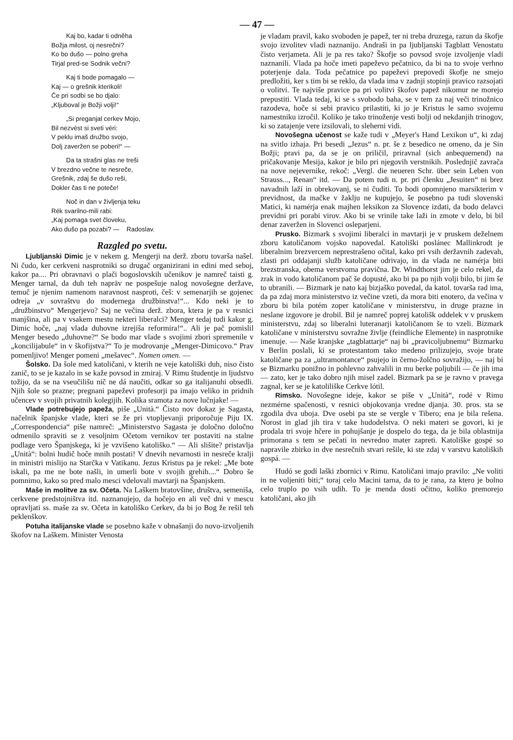— 47 —
Kaj bo, kadar ti odněha
Božja milost, oj nesrečni?
Ko bo dušo — polno greha
Tirjal pred-se Sodnik večni?
Kaj ti bode pomagalo —
Kaj — o grešnik kterikoli!
Če pri sodbi se bo djalo:
„Kljuboval je Božji volji!“
„Si preganjal cerkev Mojo,
Bil nezvést si sveti véri:
V peklu imaš družbo svojo,
Dolj zaveržen se poberi!“ —
Da ta strašni glas ne treši
V brezdno večne te nesreče,
Grešnik, zdaj še dušo reši,
Dokler čas ti ne poteče!
Noč in dan v življenja teku
Rék svarilno-mili rabi:
„Kaj pomaga svet človeku,
Ako dušo pa pozabi? — Radoslav.
Razgled po svetu.
Ljubljanski Dimic je v nekem g. Mengerji na derž. zboru tovarša našel. Ni čudo, ker cerkveni nasprotniki so drugač organizirani in edini med seboj, kakor pa.... Pri obravnavi o plači bogoslovskih učenikov je namreč taisti g. Menger tarnal, da duh teh naprāv ne pospešuje nalog novošegne deržave, temuč je njenim namenom naravnost nasproti, češ: v semenarjih se gojenec odreja „v sovraštvu do modernega družbinstva!“... Kdo neki je to „družbinstvo“ Mengerjevo? Saj ne večina derž. zbora, ktera je pa v resnici manjšina, ali pa v vsakem mestu nekteri liberalci? Menger tedaj tudi kakor g. Dimic hoče, „naj vlada duhovne izrejiša reformira!“.. Ali je pač pomislil Menger besedo „duhovne?“ Se bodo mar vlade s svojimi zbori spremenile v „koncilijabule“ in v škofijstva?“ To je modrovanje „Menger-Dimicovo.“ Prav pomenljivo! Menger pomeni „mešavec“. Nomen omen. —
Šolsko. Da šole med katoličani, v kterih ne veje katoliški duh, niso čisto zanič, to se je kazalo in se kaže povsod in zmiraj. V Rimu študentje in ljudstvo tožijo, da se na vseučilišu nič ne dá naučiti, odkar so ga italijanuhi obsedli. Njih šole so prazne; pregnani papeževi profesorji pa imajo veliko in pridnih učencev v svojih privatnih kolegijih. Kolika sramota za nove lučnjake! —
Vlade potrebujejo papeža, piše „Unità.“ Čisto nov dokaz je Sagasta, načelnik španjske vlade, kteri se že pri vtopljevanji priporočuje Piju IX. „Correspondencia“ piše namreč: „Ministerstvo Sagasta je določno določno odmenilo spraviti se z vesoljnim Očetom vernikov ter postaviti na stalne podlage vero Španjskega, ki je vzvišeno katoliško.“ — Ali slišite? pristavlja „Unità“: bolni hudič hoče mnih postati! V dnevih nevarnosti in nesreče kralji in ministri mislijo na Starčka v Vatikanu. Jezus Kristus pa je rekel: „Me bote iskali, pa me ne bote našli, in umerli bote v svojih grehih....“ Dobro še pomnimo, kako so pred malo mesci vdelovali mavtarji na Španjskem.
Maše in molitve za sv. Očeta. Na Laškem bratovšine, društva, semeniša, cerkvene predstojništva itd. naznanujejo, da hočejo en ali več dni v mescu opravljati ss. maše za sv. Očeta in katoliško Cerkev, da bi jo Bog že rešil teh peklenškov.
Potuha italijanske vlade se posebno kaže v obnašanji do novo-izvoljenih škofov na Laškem. Minister Venosta
je vladam pravil, kako svoboden je papež, ter ni treba druzega, razun da škofje svojo izvolitev vladi naznanijo. Andraši in pa ljubljanski Tagblatt Venostatu čisto verjameta. Ali je pa res tako? Škofje so povsod svoje izvoljenje vladi naznanili. Vlada pa hoče imeti papeževo pečatnico, da bi na to svoje verhno poterjenje dala. Toda pečatnice po papeževi prepovedi škofje ne smejo predložiti, ker s tim bi se reklo, da vlada ima v zadnji stopinji pravico razsojati o volitvi. Te najviše pravice pa pri volitvi škofov papež nikomur ne morejo prepustiti. Vlada tedaj, ki se s svobodo baha, se v tem za naj veči trinožnico razodeva, hoče si sebi pravico prilastiti, ki jo je Kristus le samo svojemu namestniku izročil. Koliko je tako trinoženje vesti bolji od nekdanjih trinogov, ki so zatajenje vere izsilovali, to sleherni vidi.
Novošegna učenost se kaže tudi v „Meyer's Hand Lexikon u“, ki zdaj na svitlo izhaja. Pri besedi „Jezus“ n. pr. še z besedico ne omeno, da je Sin Božji; pravi pa, da se je on priličil, priravnal (sich anbequemend) na pričakovanje Mesija, kakor je bilo pri njegovih verstnikih. Poslednjič zavrača na nove nejevernike, rekoč: „Vergl. die neueren Schr. über sein Leben von Strauss..., Renan“ itd. — Da potem tudi n. pr. pri členku „Jesuiten“ ni brez navadnih laží in obrekovanj, se ni čuditi. To bodi opomnjeno marsikterim v previdnost, da mačke v žaklju ne kupujejo, še posebno pa tudi slovenski Matici, ki namérja enak majhen leksikon za Slovence izdati, da bodo delavci previdni pri porabi virov. Ako bi se vrinile take laži in zmote v delo, bi bil denar zaveržen in Slovenci osleparjeni.
Prusko. Bizmark s svojimi liberalci in mavtarji je v pruskem deželnem zboru katoličanom vojsko napovedal. Katoliški poslánec Mallinkrodt je liberalnim brezvercem neprestrašeno očital, kako pri vsih deržavnih zadevah, zlasti pri oddajanji služb katoličane odrivajo, in da vlada ne namérja biti brezstranska, obema verstvoma pravična. Dr. Windthorst jim je celo rekel, da zrak in vodo katoličanom pač še dopusté, ako bi pa po njih volji bilo, bi jim še to ubranili. — Bizmark je nato kaj bizjaško povedal, da katol. tovarša rad ima, da pa zdaj mora ministerstvo iz večine vzeti, da mora biti enotero, da večina v zboru bi bila potém zoper katoličane v ministerstvu, in druge prazne in neslane izgovore je drobil. Bil je namreč poprej katolišk oddelek v v pruskem ministerstvu, zdaj so liberalni luteranarji katoličanom še to vzeli. Bizmark katoličane v ministerstvu sovražne življe (feindliche Elemente) in nasprotnike imenuje. — Naše kranjske „tagblattarje“ naj bi „pravicoljubnemu“ Bizmarku v Berlin poslali, ki se protestantom tako medeno prilizujejo, svoje brate katoličane pa za „ultramontance“ psujejo in černo-žolčno sovražijo, — naj bi se Bizmarku ponižno in pohlevno zahvalili in mu berke poljubili — če jih ima — zato, ker je tako dobro njih misel zadel. Bizmark pa se je ravno v pravega zagnal, ker se je katoliliške Cerkve lótil.
Rimsko. Novošegne ideje, kakor se piše v „Unità“, rodé v Rimu nezmérne spačenosti, v resnici objokovanja vredne djanja. 30. pros. sta se zgodila dva uboja. Dve osebi pa ste se vergle v Tibero; ena je bila rešena. Norost in glad jih tira v take hudodelstva. O neki materi se govori, ki je prodala tri svoje hčere in pohujšanje je dospelo do tega, da je bila oblastnija primorana s tem se pečati in nevredno mater zapreti. Katoliške gospé so napravile zbirko in dve nesrečnih stvari rešile, ki ste zdaj v varstvu katoliških gospá. —
Hudó se godí laški zbornici v Rimu. Katoličani imajo pravilo: „Ne voliti in ne voljeniti biti;“ toraj celo Macini tarna, da to je rana, za ktero je bolno celo truplo po vsih udih. To je menda dosti očitno, koliko premorejo katoličani, ako jih